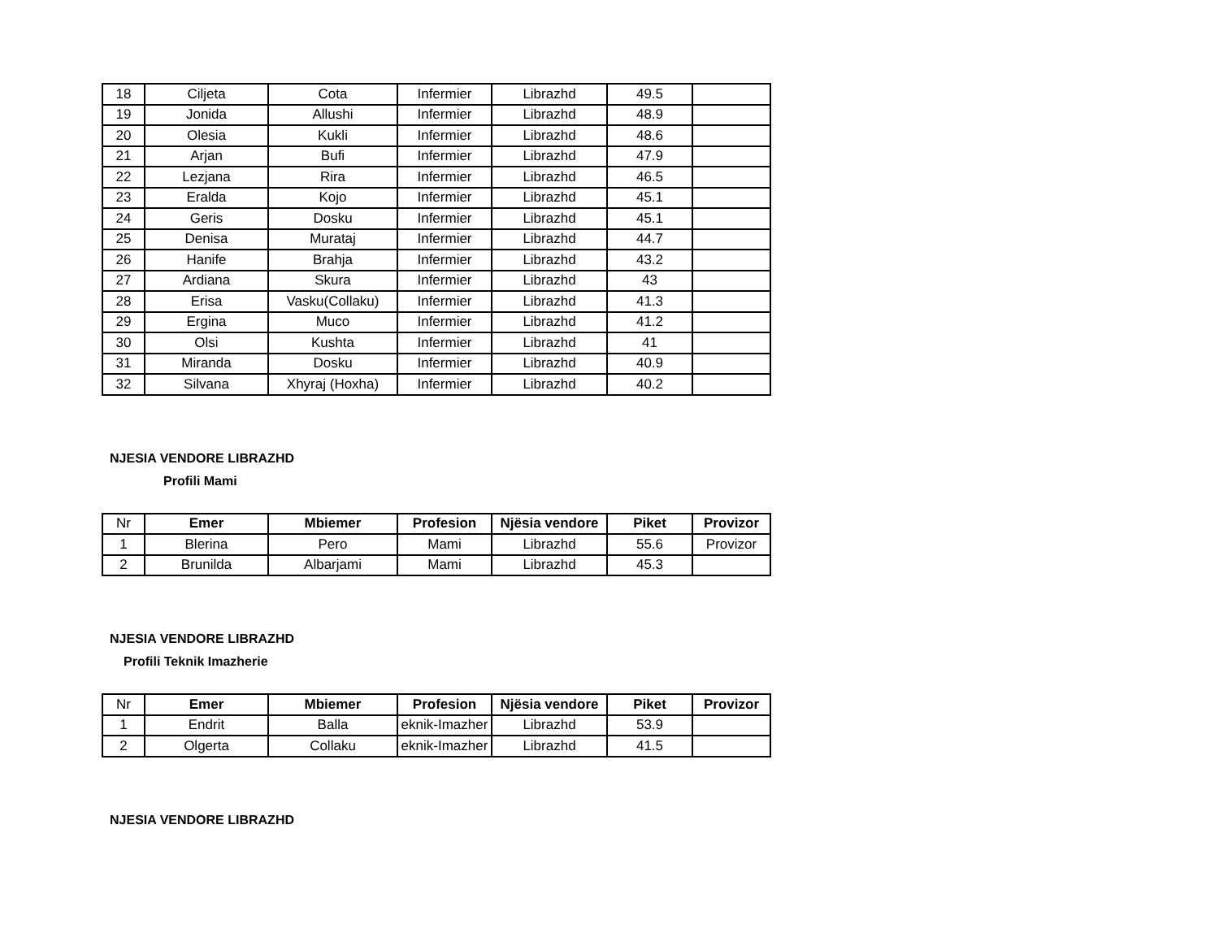| 18 | Ciljeta | Cota | Infermier | Librazhd | 49.5 | |
| 19 | Jonida | Allushi | Infermier | Librazhd | 48.9 | |
| 20 | Olesia | Kukli | Infermier | Librazhd | 48.6 | |
| 21 | Arjan | Bufi | Infermier | Librazhd | 47.9 | |
| 22 | Lezjana | Rira | Infermier | Librazhd | 46.5 | |
| 23 | Eralda | Kojo | Infermier | Librazhd | 45.1 | |
| 24 | Geris | Dosku | Infermier | Librazhd | 45.1 | |
| 25 | Denisa | Murataj | Infermier | Librazhd | 44.7 | |
| 26 | Hanife | Brahja | Infermier | Librazhd | 43.2 | |
| 27 | Ardiana | Skura | Infermier | Librazhd | 43 | |
| 28 | Erisa | Vasku(Collaku) | Infermier | Librazhd | 41.3 | |
| 29 | Ergina | Muco | Infermier | Librazhd | 41.2 | |
| 30 | Olsi | Kushta | Infermier | Librazhd | 41 | |
| 31 | Miranda | Dosku | Infermier | Librazhd | 40.9 | |
| 32 | Silvana | Xhyraj (Hoxha) | Infermier | Librazhd | 40.2 | |
NJESIA VENDORE LIBRAZHD
Profili Mami
| Nr | Emer | Mbiemer | Profesion | Njësia vendore | Piket | Provizor |
| 1 | Blerina | Pero | Mami | Librazhd | 55.6 | Provizor |
| 2 | Brunilda | Albarjami | Mami | Librazhd | 45.3 | |
NJESIA VENDORE LIBRAZHD
Profili Teknik Imazherie
| Nr | Emer | Mbiemer | Profesion | Njësia vendore | Piket | Provizor |
| 1 | Endrit | Balla | eknik-Imazher | Librazhd | 53.9 | |
| 2 | Olgerta | Collaku | eknik-Imazher | Librazhd | 41.5 | |
NJESIA VENDORE LIBRAZHD